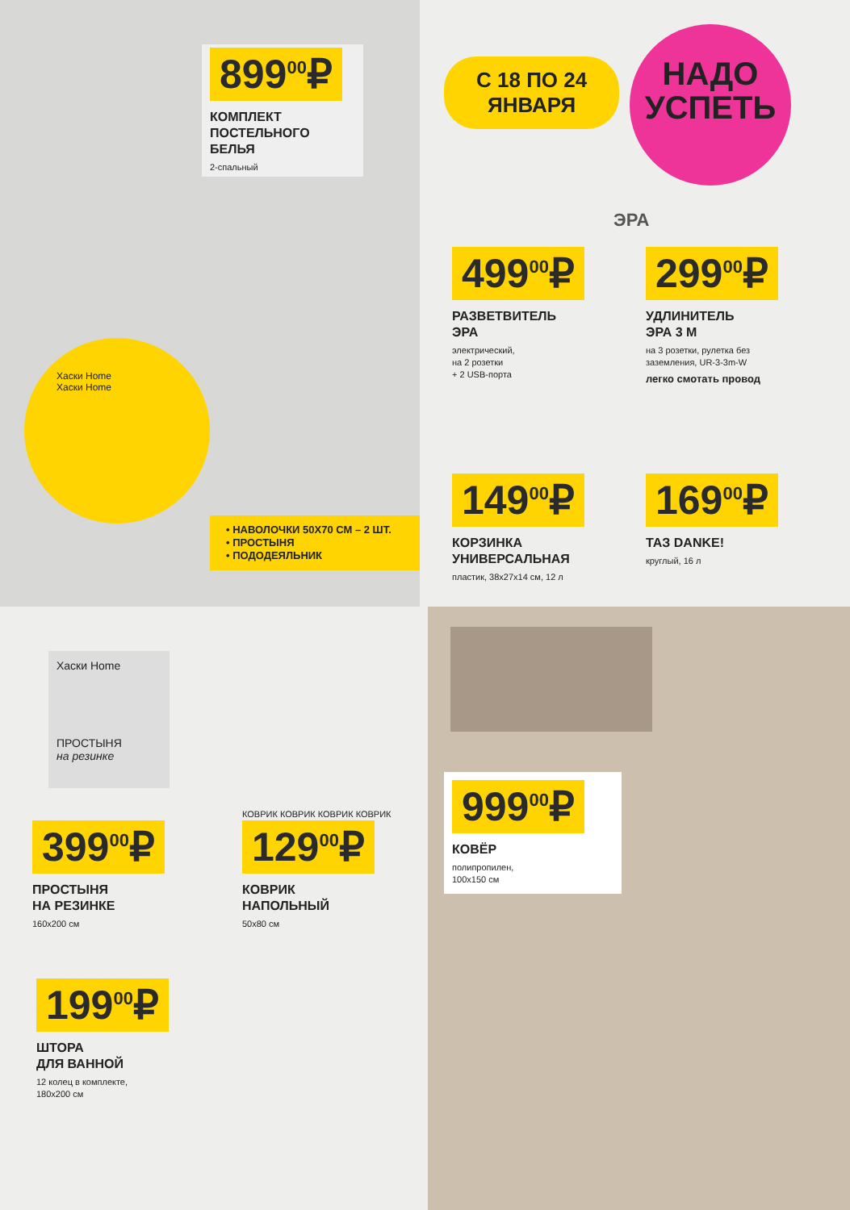899<sup>00</sup>₽
КОМПЛЕКТ
ПОСТЕЛЬНОГО
БЕЛЬЯ
2-спальный
Хаски Home
Хаски Home
• НАВОЛОЧКИ 50Х70 СМ – 2 ШТ.
• ПРОСТЫНЯ
• ПОДОДЕЯЛЬНИК
С 18 ПО 24
ЯНВАРЯ
НАДО
УСПЕТЬ
ЭРА
499<sup>00</sup>₽
РАЗВЕТВИТЕЛЬ
ЭРА
электрический,
на 2 розетки
+ 2 USB-порта
299<sup>00</sup>₽
УДЛИНИТЕЛЬ
ЭРА 3 М
на 3 розетки, рулетка без
заземления, UR-3-3m-W
легко смотать провод
149<sup>00</sup>₽
КОРЗИНКА
УНИВЕРСАЛЬНАЯ
пластик, 38х27х14 см, 12 л
169<sup>00</sup>₽
ТАЗ DANKE!
круглый, 16 л
Хаски Home
ПРОСТЫНЯ
на резинке
399<sup>00</sup>₽
ПРОСТЫНЯ
НА РЕЗИНКЕ
160х200 см
КОВРИК КОВРИК КОВРИК КОВРИК
129<sup>00</sup>₽
КОВРИК
НАПОЛЬНЫЙ
50х80 см
199<sup>00</sup>₽
ШТОРА
ДЛЯ ВАННОЙ
12 колец в комплекте,
180х200 см
999<sup>00</sup>₽
КОВЁР
полипропилен,
100х150 см